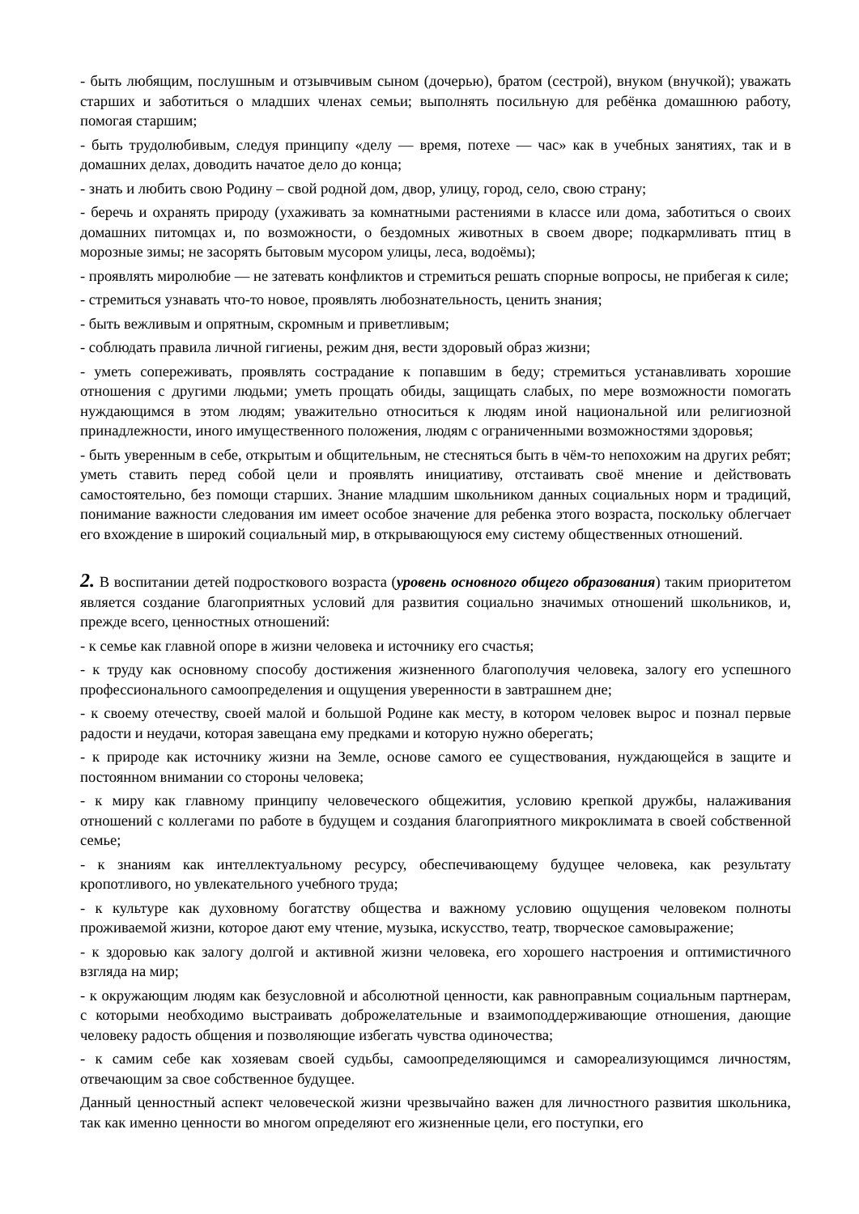- быть любящим, послушным и отзывчивым сыном (дочерью), братом (сестрой), внуком (внучкой); уважать старших и заботиться о младших членах семьи; выполнять посильную для ребёнка домашнюю работу, помогая старшим;
- быть трудолюбивым, следуя принципу «делу — время, потехе — час» как в учебных занятиях, так и в домашних делах, доводить начатое дело до конца;
- знать и любить свою Родину – свой родной дом, двор, улицу, город, село, свою страну;
- беречь и охранять природу (ухаживать за комнатными растениями в классе или дома, заботиться о своих домашних питомцах и, по возможности, о бездомных животных в своем дворе; подкармливать птиц в морозные зимы; не засорять бытовым мусором улицы, леса, водоёмы);
- проявлять миролюбие — не затевать конфликтов и стремиться решать спорные вопросы, не прибегая к силе;
- стремиться узнавать что-то новое, проявлять любознательность, ценить знания;
- быть вежливым и опрятным, скромным и приветливым;
- соблюдать правила личной гигиены, режим дня, вести здоровый образ жизни;
- уметь сопереживать, проявлять сострадание к попавшим в беду; стремиться устанавливать хорошие отношения с другими людьми; уметь прощать обиды, защищать слабых, по мере возможности помогать нуждающимся в этом людям; уважительно относиться к людям иной национальной или религиозной принадлежности, иного имущественного положения, людям с ограниченными возможностями здоровья;
- быть уверенным в себе, открытым и общительным, не стесняться быть в чём-то непохожим на других ребят; уметь ставить перед собой цели и проявлять инициативу, отстаивать своё мнение и действовать самостоятельно, без помощи старших. Знание младшим школьником данных социальных норм и традиций, понимание важности следования им имеет особое значение для ребенка этого возраста, поскольку облегчает его вхождение в широкий социальный мир, в открывающуюся ему систему общественных отношений.
2. В воспитании детей подросткового возраста (уровень основного общего образования) таким приоритетом является создание благоприятных условий для развития социально значимых отношений школьников, и, прежде всего, ценностных отношений:
- к семье как главной опоре в жизни человека и источнику его счастья;
- к труду как основному способу достижения жизненного благополучия человека, залогу его успешного профессионального самоопределения и ощущения уверенности в завтрашнем дне;
- к своему отечеству, своей малой и большой Родине как месту, в котором человек вырос и познал первые радости и неудачи, которая завещана ему предками и которую нужно оберегать;
- к природе как источнику жизни на Земле, основе самого ее существования, нуждающейся в защите и постоянном внимании со стороны человека;
- к миру как главному принципу человеческого общежития, условию крепкой дружбы, налаживания отношений с коллегами по работе в будущем и создания благоприятного микроклимата в своей собственной семье;
- к знаниям как интеллектуальному ресурсу, обеспечивающему будущее человека, как результату кропотливого, но увлекательного учебного труда;
- к культуре как духовному богатству общества и важному условию ощущения человеком полноты проживаемой жизни, которое дают ему чтение, музыка, искусство, театр, творческое самовыражение;
- к здоровью как залогу долгой и активной жизни человека, его хорошего настроения и оптимистичного взгляда на мир;
- к окружающим людям как безусловной и абсолютной ценности, как равноправным социальным партнерам, с которыми необходимо выстраивать доброжелательные и взаимоподдерживающие отношения, дающие человеку радость общения и позволяющие избегать чувства одиночества;
- к самим себе как хозяевам своей судьбы, самоопределяющимся и самореализующимся личностям, отвечающим за свое собственное будущее.
Данный ценностный аспект человеческой жизни чрезвычайно важен для личностного развития школьника, так как именно ценности во многом определяют его жизненные цели, его поступки, его